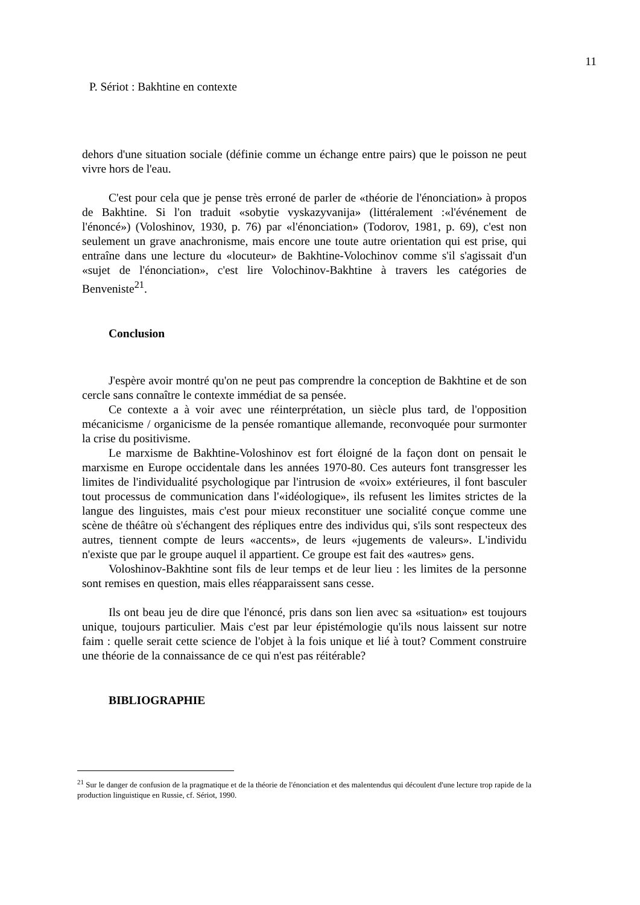11
P. Sériot : Bakhtine en contexte
dehors d'une situation sociale (définie comme un échange entre pairs) que le poisson ne peut vivre hors de l'eau.
C'est pour cela que je pense très erroné de parler de «théorie de l'énonciation» à propos de Bakhtine. Si l'on traduit «sobytie vyskazyvanija» (littéralement :«l'événement de l'énoncé») (Voloshinov, 1930, p. 76) par «l'énonciation» (Todorov, 1981, p. 69), c'est non seulement un grave anachronisme, mais encore une toute autre orientation qui est prise, qui entraîne dans une lecture du «locuteur» de Bakhtine-Volochinov comme s'il s'agissait d'un «sujet de l'énonciation», c'est lire Volochinov-Bakhtine à travers les catégories de Benveniste<sup>21</sup>.
Conclusion
J'espère avoir montré qu'on ne peut pas comprendre la conception de Bakhtine et de son cercle sans connaître le contexte immédiat de sa pensée.
Ce contexte a à voir avec une réinterprétation, un siècle plus tard, de l'opposition mécanicisme / organicisme de la pensée romantique allemande, reconvoquée pour surmonter la crise du positivisme.
Le marxisme de Bakhtine-Voloshinov est fort éloigné de la façon dont on pensait le marxisme en Europe occidentale dans les années 1970-80. Ces auteurs font transgresser les limites de l'individualité psychologique par l'intrusion de «voix» extérieures, il font basculer tout processus de communication dans l'«idéologique», ils refusent les limites strictes de la langue des linguistes, mais c'est pour mieux reconstituer une socialité conçue comme une scène de théâtre où s'échangent des répliques entre des individus qui, s'ils sont respecteux des autres, tiennent compte de leurs «accents», de leurs «jugements de valeurs». L'individu n'existe que par le groupe auquel il appartient. Ce groupe est fait des «autres» gens.
Voloshinov-Bakhtine sont fils de leur temps et de leur lieu : les limites de la personne sont remises en question, mais elles réapparaissent sans cesse.
Ils ont beau jeu de dire que l'énoncé, pris dans son lien avec sa «situation» est toujours unique, toujours particulier. Mais c'est par leur épistémologie qu'ils nous laissent sur notre faim : quelle serait cette science de l'objet à la fois unique et lié à tout? Comment construire une théorie de la connaissance de ce qui n'est pas réitérable?
BIBLIOGRAPHIE
<sup>21</sup> Sur le danger de confusion de la pragmatique et de la théorie de l'énonciation et des malentendus qui découlent d'une lecture trop rapide de la production linguistique en Russie, cf. Sériot, 1990.